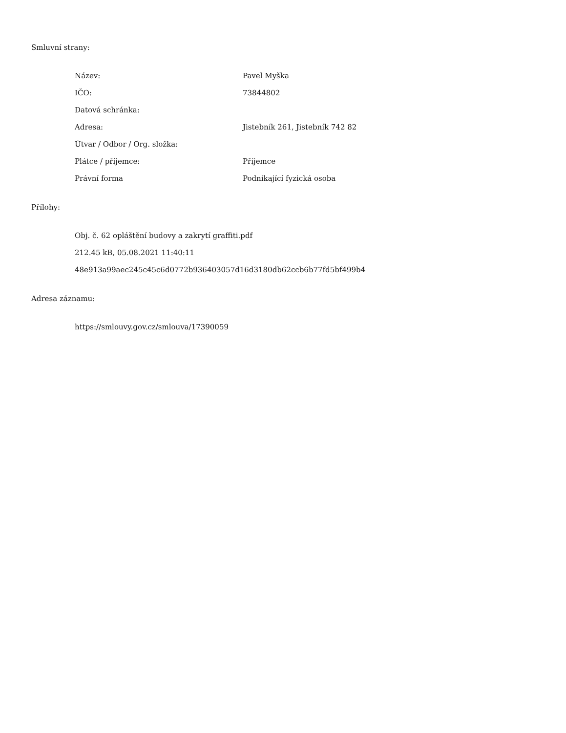Smluvní strany:
| Název: | Pavel Myška |
| IČO: | 73844802 |
| Datová schránka: | |
| Adresa: | Jistebník 261, Jistebník 742 82 |
| Útvar / Odbor / Org. složka: | |
| Plátce / příjemce: | Příjemce |
| Právní forma | Podnikající fyzická osoba |
Přílohy:
Obj. č. 62 opláštění budovy a zakrytí graffiti.pdf
212.45 kB, 05.08.2021 11:40:11
48e913a99aec245c45c6d0772b936403057d16d3180db62ccb6b77fd5bf499b4
Adresa záznamu:
https://smlouvy.gov.cz/smlouva/17390059